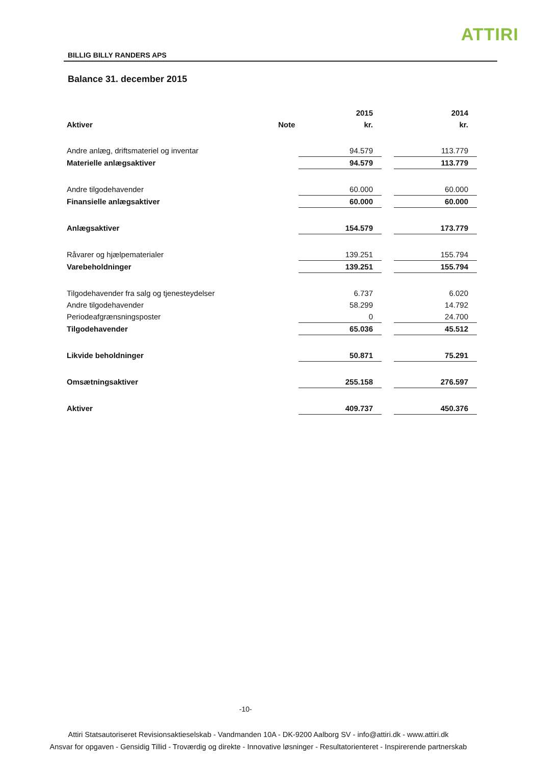ATTIRI
BILLIG BILLY RANDERS APS
Balance 31. december 2015
| | | 2015 | | 2014 |
| --- | --- | --- | --- | --- |
| Aktiver | Note | kr. | | kr. |
| Andre anlæg, driftsmateriel og inventar | | 94.579 | | 113.779 |
| Materielle anlægsaktiver | | 94.579 | | 113.779 |
| Andre tilgodehavender | | 60.000 | | 60.000 |
| Finansielle anlægsaktiver | | 60.000 | | 60.000 |
| Anlægsaktiver | | 154.579 | | 173.779 |
| Råvarer og hjælpematerialer | | 139.251 | | 155.794 |
| Varebeholdninger | | 139.251 | | 155.794 |
| Tilgodehavender fra salg og tjenesteydelser | | 6.737 | | 6.020 |
| Andre tilgodehavender | | 58.299 | | 14.792 |
| Periodeafgrænsningsposter | | 0 | | 24.700 |
| Tilgodehavender | | 65.036 | | 45.512 |
| Likvide beholdninger | | 50.871 | | 75.291 |
| Omsætningsaktiver | | 255.158 | | 276.597 |
| Aktiver | | 409.737 | | 450.376 |
-10-
Attiri Statsautoriseret Revisionsaktieselskab - Vandmanden 10A - DK-9200 Aalborg SV - info@attiri.dk - www.attiri.dk
Ansvar for opgaven - Gensidig Tillid - Troværdig og direkte - Innovative løsninger - Resultatorienteret - Inspirerende partnerskab